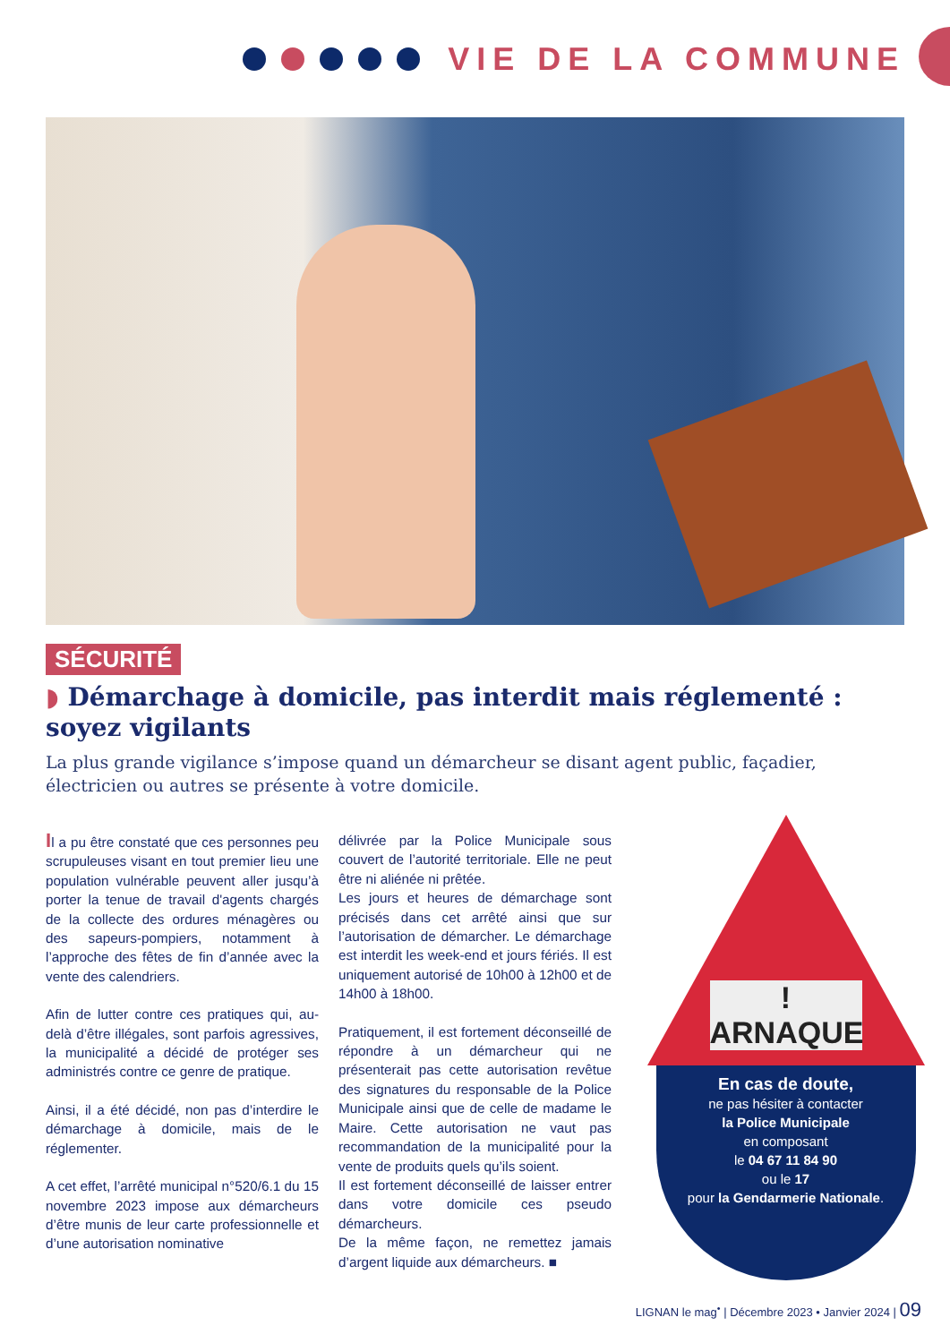VIE DE LA COMMUNE
SÉCURITÉ
◗ Démarchage à domicile, pas interdit mais réglementé : soyez vigilants
La plus grande vigilance s’impose quand un démarcheur se disant agent public, façadier, électricien ou autres se présente à votre domicile.
Il a pu être constaté que ces personnes peu scrupuleuses visant en tout premier lieu une population vulnérable peuvent aller jusqu’à porter la tenue de travail d'agents chargés de la collecte des ordures ménagères ou des sapeurs-pompiers, notamment à l’approche des fêtes de fin d’année avec la vente des calendriers.
Afin de lutter contre ces pratiques qui, au-delà d’être illégales, sont parfois agressives, la municipalité a décidé de protéger ses administrés contre ce genre de pratique.
Ainsi, il a été décidé, non pas d’interdire le démarchage à domicile, mais de le réglementer.
A cet effet, l’arrêté municipal n°520/6.1 du 15 novembre 2023 impose aux démarcheurs d’être munis de leur carte professionnelle et d’une autorisation nominative
délivrée par la Police Municipale sous couvert de l’autorité territoriale. Elle ne peut être ni aliénée ni prêtée.
Les jours et heures de démarchage sont précisés dans cet arrêté ainsi que sur l’autorisation de démarcher. Le démarchage est interdit les week-end et jours fériés. Il est uniquement autorisé de 10h00 à 12h00 et de 14h00 à 18h00.
Pratiquement, il est fortement déconseillé de répondre à un démarcheur qui ne présenterait pas cette autorisation revêtue des signatures du responsable de la Police Municipale ainsi que de celle de madame le Maire. Cette autorisation ne vaut pas recommandation de la municipalité pour la vente de produits quels qu’ils soient.
Il est fortement déconseillé de laisser entrer dans votre domicile ces pseudo démarcheurs.
De la même façon, ne remettez jamais d’argent liquide aux démarcheurs. ■
! ARNAQUE
En cas de doute,
ne pas hésiter à contacter
la Police Municipale
en composant
le 04 67 11 84 90
ou le 17
pour la Gendarmerie Nationale.
LIGNAN le mag<sup>•</sup> | Décembre 2023 • Janvier 2024 | 09